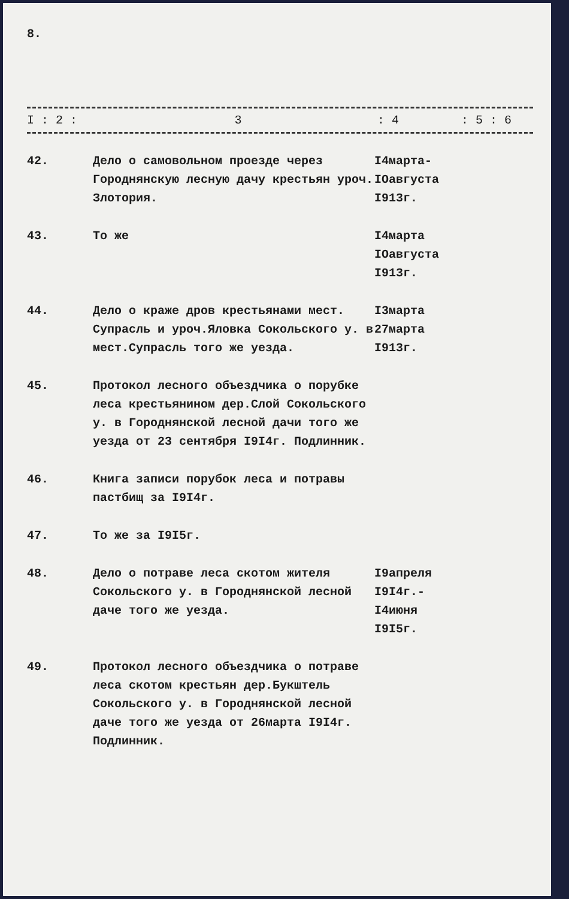8.
I : 2 : 3: 4: 5 : 6
| 42. | Дело о самовольном проезде через Городнянскую лесную дачу крестьян уроч. Злотория. | I4марта- IOавгуста I913г. |
| 43. | То же | I4марта IOавгуста I913г. |
| 44. | Дело о краже дров крестьянами мест. Супрасль и уроч.Яловка Сокольского у. в мест.Супрасль того же уезда. | I3марта 27марта I913г. |
| 45. | Протокол лесного объездчика о порубке леса крестьянином дер.Слой Сокольского у. в Городнянской лесной дачи того же уезда от 23 сентября I9I4г. Подлинник. | |
| 46. | Книга записи порубок леса и потравы пастбищ за I9I4г. | |
| 47. | То же за I9I5г. | |
| 48. | Дело о потраве леса скотом жителя Сокольского у. в Городнянской лесной даче того же уезда. | I9апреля I9I4г.- I4июня I9I5г. |
| 49. | Протокол лесного объездчика о потраве леса скотом крестьян дер.Букштель Сокольского у. в Городнянской лесной даче того же уезда от 26марта I9I4г. Подлинник. | |